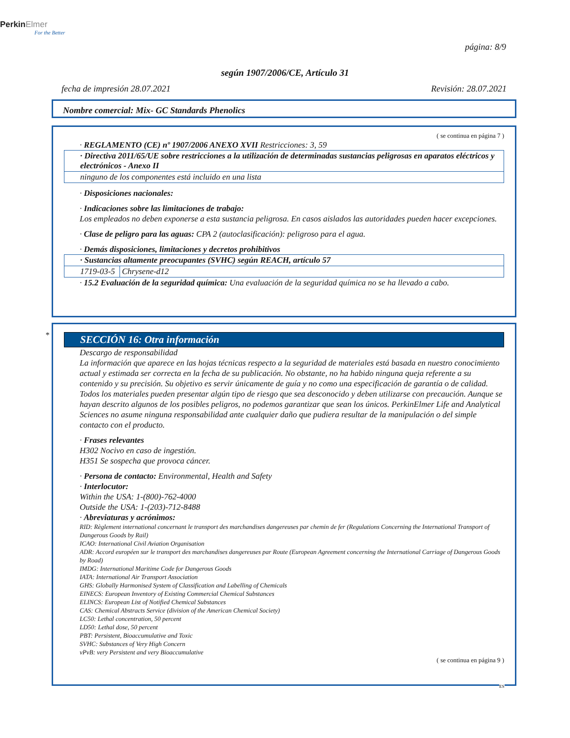Perkin Elmer
For the Better
página: 8/9
según 1907/2006/CE, Artículo 31
fecha de impresión 28.07.2021 Revisión: 28.07.2021
Nombre comercial: Mix- GC Standards Phenolics
( se continua en página 7 )
· REGLAMENTO (CE) nº 1907/2006 ANEXO XVII Restricciones: 3, 59
| · Directiva 2011/65/UE sobre restricciones a la utilización de determinadas sustancias peligrosas en aparatos eléctricos y electrónicos - Anexo II |
| ninguno de los componentes está incluido en una lista |
· Disposiciones nacionales:
· Indicaciones sobre las limitaciones de trabajo:
Los empleados no deben exponerse a esta sustancia peligrosa. En casos aislados las autoridades pueden hacer excepciones.
· Clase de peligro para las aguas: CPA 2 (autoclasificación): peligroso para el agua.
· Demás disposiciones, limitaciones y decretos prohibitivos
| · Sustancias altamente preocupantes (SVHC) según REACH, artículo 57 | |
| 1719-03-5 | Chrysene-d12 |
· 15.2 Evaluación de la seguridad química: Una evaluación de la seguridad química no se ha llevado a cabo.
*
SECCIÓN 16: Otra información
Descargo de responsabilidad
La información que aparece en las hojas técnicas respecto a la seguridad de materiales está basada en nuestro conocimiento actual y estimada ser correcta en la fecha de su publicación. No obstante, no ha habido ninguna queja referente a su contenido y su precisión. Su objetivo es servir únicamente de guía y no como una especificación de garantía o de calidad. Todos los materiales pueden presentar algún tipo de riesgo que sea desconocido y deben utilizarse con precaución. Aunque se hayan descrito algunos de los posibles peligros, no podemos garantizar que sean los únicos. PerkinElmer Life and Analytical Sciences no asume ninguna responsabilidad ante cualquier daño que pudiera resultar de la manipulación o del simple contacto con el producto.
· Frases relevantes
H302 Nocivo en caso de ingestión.
H351 Se sospecha que provoca cáncer.
· Persona de contacto: Environmental, Health and Safety
· Interlocutor:
Within the USA: 1-(800)-762-4000
Outside the USA: 1-(203)-712-8488
· Abreviaturas y acrónimos:
RID: Règlement international concernant le transport des marchandises dangereuses par chemin de fer (Regulations Concerning the International Transport of Dangerous Goods by Rail)
ICAO: International Civil Aviation Organisation
ADR: Accord européen sur le transport des marchandises dangereuses par Route (European Agreement concerning the International Carriage of Dangerous Goods by Road)
IMDG: International Maritime Code for Dangerous Goods
IATA: International Air Transport Association
GHS: Globally Harmonised System of Classification and Labelling of Chemicals
EINECS: European Inventory of Existing Commercial Chemical Substances
ELINCS: European List of Notified Chemical Substances
CAS: Chemical Abstracts Service (division of the American Chemical Society)
LC50: Lethal concentration, 50 percent
LD50: Lethal dose, 50 percent
PBT: Persistent, Bioaccumulative and Toxic
SVHC: Substances of Very High Concern
vPvB: very Persistent and very Bioaccumulative
( se continua en página 9 )
ES